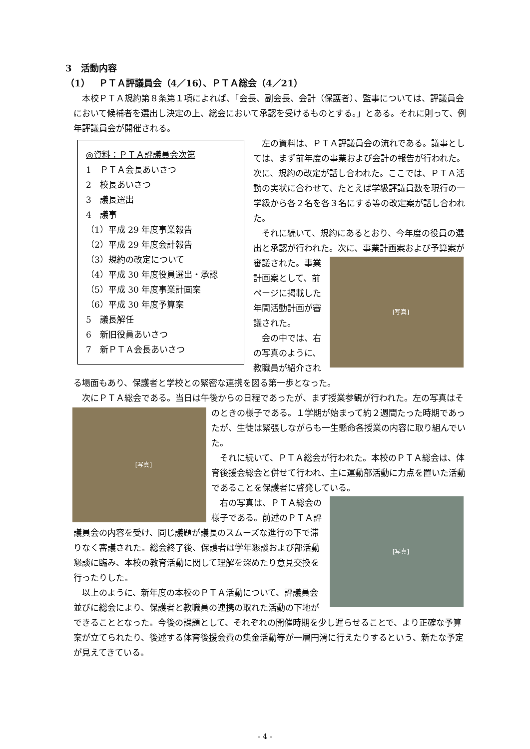3　活動内容
（1）　ＰＴＡ評議員会（4／16）、ＰＴＡ総会（4／21）
本校ＰＴＡ規約第８条第１項によれば、「会長、副会長、会計（保護者）、監事については、評議員会において候補者を選出し決定の上、総会において承認を受けるものとする。」とある。それに則って、例年評議員会が開催される。
◎資料：ＰＴＡ評議員会次第
1　ＰＴＡ会長あいさつ
2　校長あいさつ
3　議長選出
4　議事
（1）平成 29 年度事業報告
（2）平成 29 年度会計報告
（3）規約の改定について
（4）平成 30 年度役員選出・承認
（5）平成 30 年度事業計画案
（6）平成 30 年度予算案
5　議長解任
6　新旧役員あいさつ
7　新ＰＴＡ会長あいさつ
左の資料は、ＰＴＡ評議員会の流れである。議事としては、まず前年度の事業および会計の報告が行われた。次に、規約の改定が話し合われた。ここでは、ＰＴＡ活動の実状に合わせて、たとえば学級評議員数を現行の一学級から各２名を各３名にする等の改定案が話し合われた。
それに続いて、規約にあるとおり、今年度の役員の選出と承認が行われた。次に、事業計画案お
[写真]
よび予算案が審議された。事業計画案として、前ページに掲載した年間活動計画が審議された。
会の中では、右の写真のように、教職員が紹介される場面もあり、保護者と学校との緊密な連携を図る第一歩となった。
次にＰＴＡ総会である。当日は午後からの日程であったが、まず授業参観が行われた。
[写真]
左の写真はそのときの様子である。１学期が始まって約２週間たった時期であったが、生徒は緊張しながらも一生懸命各授業の内容に取り組んでいた。
それに続いて、ＰＴＡ総会が行われた。本校のＰＴＡ総会は、体育後援会総会と併せて行われ、主に運動部活動に力点を置いた活動であることを保護者に啓発している。
[写真]
右の写真は、ＰＴＡ総会の様子である。前述のＰＴＡ評議員会の内容を受け、同じ議題が議長のスムーズな進行の下で滞りなく審議された。総会終了後、保護者は学年懇談および部活動懇談に臨み、本校の教育活動に関して理解を深めたり意見交換を行ったりした。
以上のように、新年度の本校のＰＴＡ活動について、評議員会並びに総会により、保護者と教職員の連携の取れた活動の下地ができることとなった。今後の課題として、それぞれの開催時期を少し遅らせることで、より正確な予算案が立てられたり、後述する体育後援会費の集金活動等が一層円滑に行えたりするという、新たな予定が見えてきている。
- 4 -